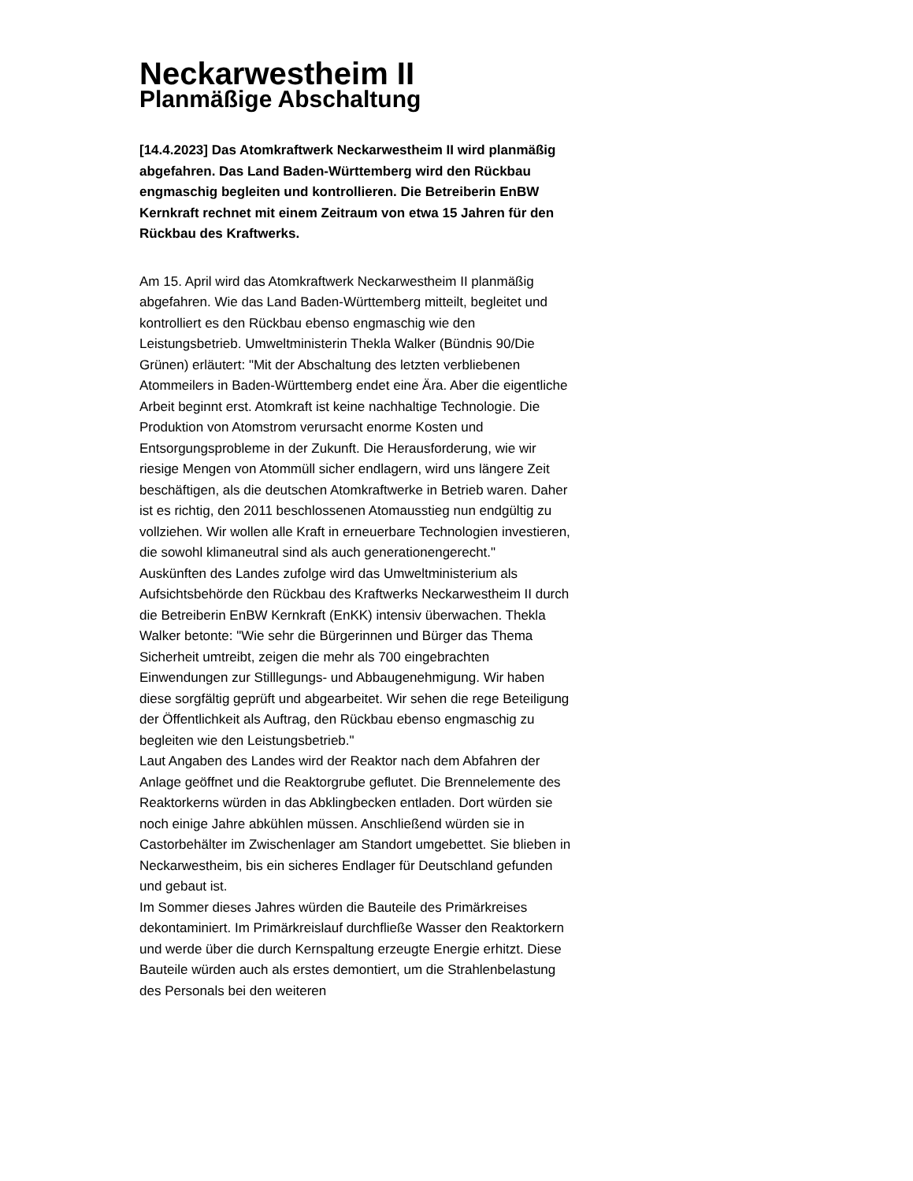Neckarwestheim II
Planmäßige Abschaltung
[14.4.2023] Das Atomkraftwerk Neckarwestheim II wird planmäßig abgefahren. Das Land Baden-Württemberg wird den Rückbau engmaschig begleiten und kontrollieren. Die Betreiberin EnBW Kernkraft rechnet mit einem Zeitraum von etwa 15 Jahren für den Rückbau des Kraftwerks.
Am 15. April wird das Atomkraftwerk Neckarwestheim II planmäßig abgefahren. Wie das Land Baden-Württemberg mitteilt, begleitet und kontrolliert es den Rückbau ebenso engmaschig wie den Leistungsbetrieb. Umweltministerin Thekla Walker (Bündnis 90/Die Grünen) erläutert: "Mit der Abschaltung des letzten verbliebenen Atommeilers in Baden-Württemberg endet eine Ära. Aber die eigentliche Arbeit beginnt erst. Atomkraft ist keine nachhaltige Technologie. Die Produktion von Atomstrom verursacht enorme Kosten und Entsorgungsprobleme in der Zukunft. Die Herausforderung, wie wir riesige Mengen von Atommüll sicher endlagern, wird uns längere Zeit beschäftigen, als die deutschen Atomkraftwerke in Betrieb waren. Daher ist es richtig, den 2011 beschlossenen Atomausstieg nun endgültig zu vollziehen. Wir wollen alle Kraft in erneuerbare Technologien investieren, die sowohl klimaneutral sind als auch generationengerecht."
Auskünften des Landes zufolge wird das Umweltministerium als Aufsichtsbehörde den Rückbau des Kraftwerks Neckarwestheim II durch die Betreiberin EnBW Kernkraft (EnKK) intensiv überwachen. Thekla Walker betonte: "Wie sehr die Bürgerinnen und Bürger das Thema Sicherheit umtreibt, zeigen die mehr als 700 eingebrachten Einwendungen zur Stilllegungs- und Abbaugenehmigung. Wir haben diese sorgfältig geprüft und abgearbeitet. Wir sehen die rege Beteiligung der Öffentlichkeit als Auftrag, den Rückbau ebenso engmaschig zu begleiten wie den Leistungsbetrieb."
Laut Angaben des Landes wird der Reaktor nach dem Abfahren der Anlage geöffnet und die Reaktorgrube geflutet. Die Brennelemente des Reaktorkerns würden in das Abklingbecken entladen. Dort würden sie noch einige Jahre abkühlen müssen. Anschließend würden sie in Castorbehälter im Zwischenlager am Standort umgebettet. Sie blieben in Neckarwestheim, bis ein sicheres Endlager für Deutschland gefunden und gebaut ist.
Im Sommer dieses Jahres würden die Bauteile des Primärkreises dekontaminiert. Im Primärkreislauf durchfließe Wasser den Reaktorkern und werde über die durch Kernspaltung erzeugte Energie erhitzt. Diese Bauteile würden auch als erstes demontiert, um die Strahlenbelastung des Personals bei den weiteren